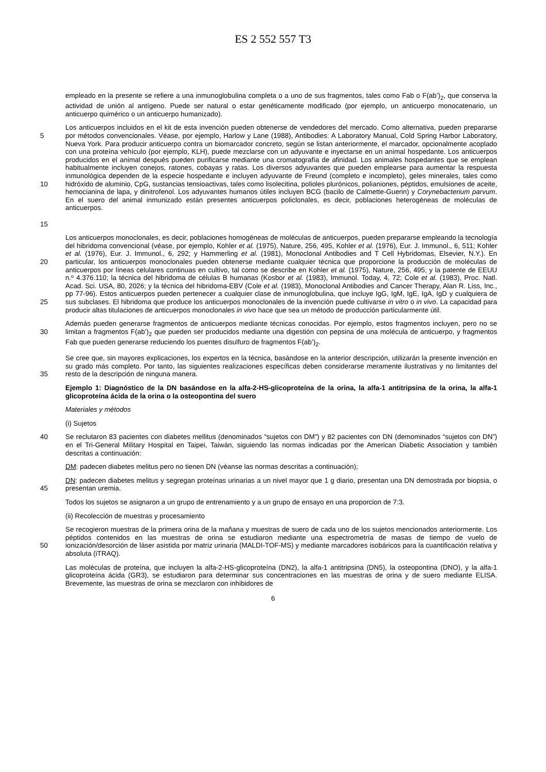ES 2 552 557 T3
empleado en la presente se refiere a una inmunoglobulina completa o a uno de sus fragmentos, tales como Fab o F(ab’)<sub>2</sub>, que conserva la actividad de unión al antígeno. Puede ser natural o estar genéticamente modificado (por ejemplo, un anticuerpo monocatenario, un anticuerpo quimérico o un anticuerpo humanizado).
5
10
15
Los anticuerpos incluidos en el kit de esta invención pueden obtenerse de vendedores del mercado. Como alternativa, pueden prepararse por métodos convencionales. Véase, por ejemplo, Harlow y Lane (1988), Antibodies: A Laboratory Manual, Cold Spring Harbor Laboratory, Nueva York. Para producir anticuerpo contra un biomarcador concreto, según se listan anteriormente, el marcador, opcionalmente acoplado con una proteína vehículo (por ejemplo, KLH), puede mezclarse con un adyuvante e inyectarse en un animal hospedante. Los anticuerpos producidos en el animal después pueden purificarse mediante una cromatografía de afinidad. Los animales hospedantes que se emplean habitualmente incluyen conejos, ratones, cobayas y ratas. Los diversos adyuvantes que pueden emplearse para aumentar la respuesta inmunológica dependen de la especie hospedante e incluyen adyuvante de Freund (completo e incompleto), geles minerales, tales como hidróxido de aluminio, CpG, sustancias tensioactivas, tales como lisolecitina, polioles plurónicos, polianiones, péptidos, emulsiones de aceite, hemocianina de lapa, y dinitrofenol. Los adyuvantes humanos útiles incluyen BCG (bacilo de Calmette-Guerin) y Corynebacterium parvum. En el suero del animal inmunizado están presentes anticuerpos policlonales, es decir, poblaciones heterogéneas de moléculas de anticuerpos.
20
25
Los anticuerpos monoclonales, es decir, poblaciones homogéneas de moléculas de anticuerpos, pueden prepararse empleando la tecnología del hibridoma convencional (véase, por ejemplo, Kohler et al. (1975), Nature, 256, 495, Kohler et al. (1976), Eur. J. Immunol., 6, 511; Kohler et al. (1976), Eur. J. Immunol., 6, 292; y Hammerling et al. (1981), Monoclonal Antibodies and T Cell Hybridomas, Elsevier, N.Y.). En particular, los anticuerpos monoclonales pueden obtenerse mediante cualquier técnica que proporcione la producción de moléculas de anticuerpos por líneas celulares continuas en cultivo, tal como se describe en Kohler et al. (1975), Nature, 256, 495; y la patente de EEUU n.º 4.376.110; la técnica del hibridoma de células B humanas (Kosbor et al. (1983), Immunol. Today, 4, 72; Cole et al. (1983), Proc. Natl. Acad. Sci. USA, 80, 2026; y la técnica del hibridoma-EBV (Cole et al. (1983), Monoclonal Antibodies and Cancer Therapy, Alan R. Liss, Inc., pp 77-96). Estos anticuerpos pueden pertenecer a cualquier clase de inmunoglobulina, que incluye IgG, IgM, IgE, IgA, IgD y cualquiera de sus subclases. El hibridoma que produce los anticuerpos monoclonales de la invención puede cultivarse in vitro o in vivo. La capacidad para producir altas titulaciones de anticuerpos monoclonales in vivo hace que sea un método de producción particularmente útil.
30 Además pueden generarse fragmentos de anticuerpos mediante técnicas conocidas. Por ejemplo, estos fragmentos incluyen, pero no se limitan a fragmentos F(ab’)<sub>2</sub> que pueden ser producidos mediante una digestión con pepsina de una molécula de anticuerpo, y fragmentos Fab que pueden generarse reduciendo los puentes disulfuro de fragmentos F(ab’)<sub>2</sub>.
35 Se cree que, sin mayores explicaciones, los expertos en la técnica, basándose en la anterior descripción, utilizarán la presente invención en su grado más completo. Por tanto, las siguientes realizaciones específicas deben considerarse meramente ilustrativas y no limitantes del resto de la descripción de ninguna manera.
Ejemplo 1: Diagnóstico de la DN basándose en la alfa-2-HS-glicoproteína de la orina, la alfa-1 antitripsina de la orina, la alfa-1 glicoproteína ácida de la orina o la osteopontina del suero
Materiales y métodos
(i) Sujetos
40 Se reclutaron 83 pacientes con diabetes mellitus (denominados “sujetos con DM”) y 82 pacientes con DN (demominados “sujetos con DN”) en el Tri-General Military Hospital en Taipei, Taiwán, siguiendo las normas indicadas por the American Diabetic Association y también descritas a continuación:
DM: padecen diabetes melitus pero no tienen DN (véanse las normas descritas a continuación);
45 DN: padecen diabetes melitus y segregan proteínas urinarias a un nivel mayor que 1 g diario, presentan una DN demostrada por biopsia, o presentan uremia.
Todos los sujetos se asignaron a un grupo de entrenamiento y a un grupo de ensayo en una proporcion de 7:3.
(ii) Recolección de muestras y procesamiento
50 Se recogieron muestras de la primera orina de la mañana y muestras de suero de cada uno de los sujetos mencionados anteriormente. Los péptidos contenidos en las muestras de orina se estudiaron mediante una espectrometría de masas de tiempo de vuelo de ionización/desorción de láser asistida por matriz urinaria (MALDI-TOF-MS) y mediante marcadores isobáricos para la cuantificación relativa y absoluta (iTRAQ).
Las moléculas de proteína, que incluyen la alfa-2-HS-glicoproteína (DN2), la alfa-1 antitripsina (DN5), la osteopontina (DNO), y la alfa-1 glicoproteína ácida (GR3), se estudiaron para determinar sus concentraciones en las muestras de orina y de suero mediante ELISA. Brevemente, las muestras de orina se mezclaron con inhibidores de
6